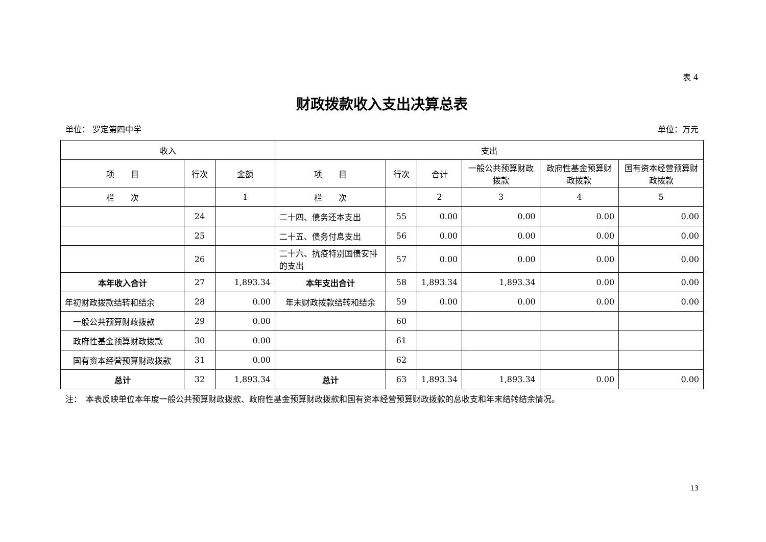表 4
财政拨款收入支出决算总表
单位： 罗定第四中学 单位：万元
| 收入 | | | 支出 | | | | | |
| --- | --- | --- | --- | --- | --- | --- | --- | --- |
| 项 目 | 行次 | 金额 | 项 目 | 行次 | 合计 | 一般公共预算财政拨款 | 政府性基金预算财政拨款 | 国有资本经营预算财政拨款 |
| 栏 次 | | 1 | 栏 次 | | 2 | 3 | 4 | 5 |
| | 24 | | 二十四、债务还本支出 | 55 | 0.00 | 0.00 | 0.00 | 0.00 |
| | 25 | | 二十五、债务付息支出 | 56 | 0.00 | 0.00 | 0.00 | 0.00 |
| | 26 | | 二十六、抗疫特别国债安排的支出 | 57 | 0.00 | 0.00 | 0.00 | 0.00 |
| 本年收入合计 | 27 | 1,893.34 | 本年支出合计 | 58 | 1,893.34 | 1,893.34 | 0.00 | 0.00 |
| 年初财政拨款结转和结余 | 28 | 0.00 | 年末财政拨款结转和结余 | 59 | 0.00 | 0.00 | 0.00 | 0.00 |
| 一般公共预算财政拨款 | 29 | 0.00 | | 60 | | | | |
| 政府性基金预算财政拨款 | 30 | 0.00 | | 61 | | | | |
| 国有资本经营预算财政拨款 | 31 | 0.00 | | 62 | | | | |
| 总计 | 32 | 1,893.34 | 总计 | 63 | 1,893.34 | 1,893.34 | 0.00 | 0.00 |
注：　本表反映单位本年度一般公共预算财政拨款、政府性基金预算财政拨款和国有资本经营预算财政拨款的总收支和年末结转结余情况。
13